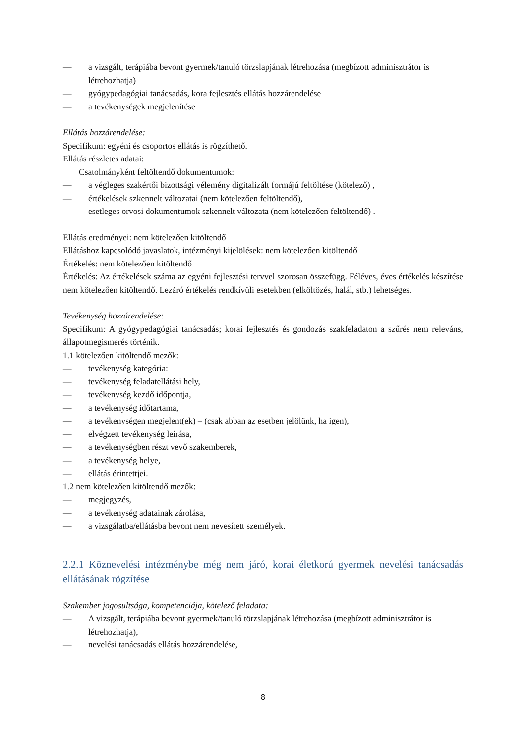— a vizsgált, terápiába bevont gyermek/tanuló törzslapjának létrehozása (megbízott adminisztrátor is létrehozhatja)
— gyógypedagógiai tanácsadás, kora fejlesztés ellátás hozzárendelése
— a tevékenységek megjelenítése
Ellátás hozzárendelése:
Specifikum: egyéni és csoportos ellátás is rögzíthető.
Ellátás részletes adatai:
Csatolmányként feltöltendő dokumentumok:
— a végleges szakértői bizottsági vélemény digitalizált formájú feltöltése (kötelező) ,
— értékelések szkennelt változatai (nem kötelezően feltöltendő),
— esetleges orvosi dokumentumok szkennelt változata (nem kötelezően feltöltendő) .
Ellátás eredményei: nem kötelezően kitöltendő
Ellátáshoz kapcsolódó javaslatok, intézményi kijelölések: nem kötelezően kitöltendő
Értékelés: nem kötelezően kitöltendő
Értékelés: Az értékelések száma az egyéni fejlesztési tervvel szorosan összefügg. Féléves, éves értékelés készítése nem kötelezően kitöltendő. Lezáró értékelés rendkívüli esetekben (elköltözés, halál, stb.) lehetséges.
Tevékenység hozzárendelése:
Specifikum: A gyógypedagógiai tanácsadás; korai fejlesztés és gondozás szakfeladaton a szűrés nem releváns, állapotmegismerés történik.
1.1 kötelezően kitöltendő mezők:
— tevékenység kategória:
— tevékenység feladatellátási hely,
— tevékenység kezdő időpontja,
— a tevékenység időtartama,
— a tevékenységen megjelent(ek) – (csak abban az esetben jelölünk, ha igen),
— elvégzett tevékenység leírása,
— a tevékenységben részt vevő szakemberek,
— a tevékenység helye,
— ellátás érintettjei.
1.2 nem kötelezően kitöltendő mezők:
— megjegyzés,
— a tevékenység adatainak zárolása,
— a vizsgálatba/ellátásba bevont nem nevesített személyek.
2.2.1 Köznevelési intézménybe még nem járó, korai életkorú gyermek nevelési tanácsadás ellátásának rögzítése
Szakember jogosultsága, kompetenciája, kötelező feladata:
— A vizsgált, terápiába bevont gyermek/tanuló törzslapjának létrehozása (megbízott adminisztrátor is létrehozhatja),
— nevelési tanácsadás ellátás hozzárendelése,
8